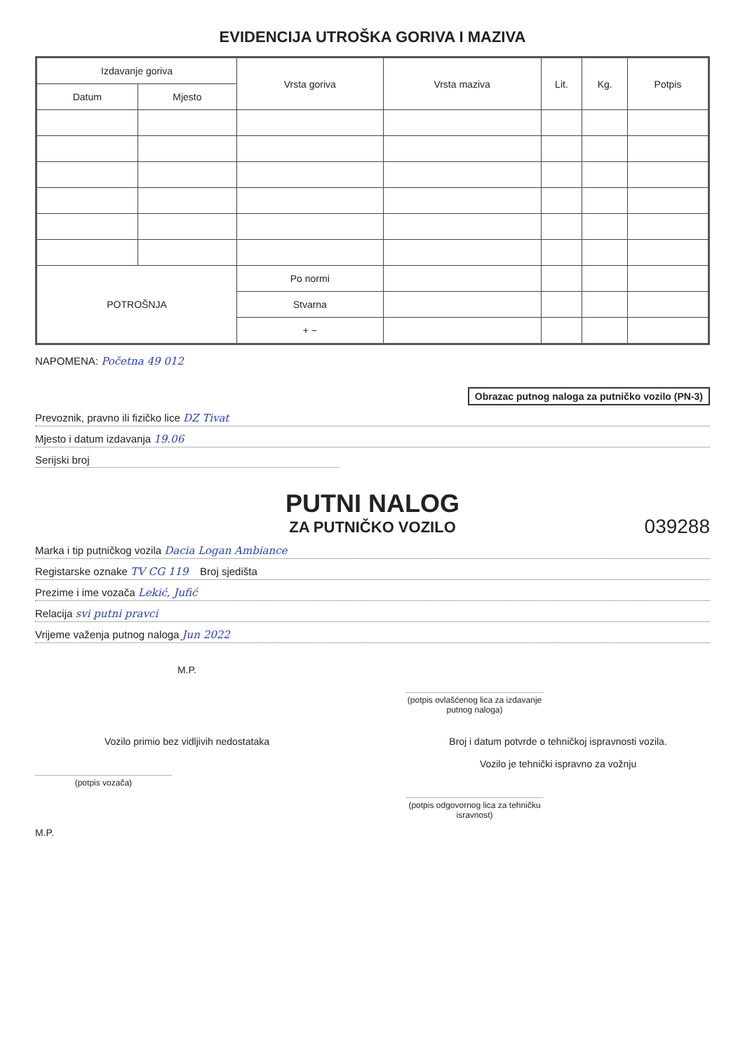EVIDENCIJA UTROŠKA GORIVA I MAZIVA
| Izdavanje goriva | | Vrsta goriva | Vrsta maziva | Lit. | Kg. | Potpis |
| --- | --- | --- | --- | --- | --- | --- |
| Datum | Mjesto | | | | | |
| POTROŠNJA | | Po normi | | | | |
| | | Stvarna | | | | |
| | | + − | | | | |
NAPOMENA: Početna 49 012
Obrazac putnog naloga za putničko vozilo (PN-3)
Prevoznik, pravno ili fizičko lice DZ Tivat
Mjesto i datum izdavanja 19.06
Serijski broj
PUTNI NALOG
ZA PUTNIČKO VOZILO
039288
Marka i tip putničkog vozila Dacia Logan Ambiance
Registarske oznake TV CG 119 Broj sjedišta
Prezime i ime vozača Lekić, Jufić
Relacija svi putni pravci
Vrijeme važenja putnog naloga Jun 2022
M.P.
(potpis ovlašćenog lica za izdavanje putnog naloga)
Vozilo primio bez vidljivih nedostataka
(potpis vozača)
Broj i datum potvrde o tehničkoj ispravnosti vozila.
Vozilo je tehnički ispravno za vožnju
(potpis odgovornog lica za tehničku isravnost)
M.P.